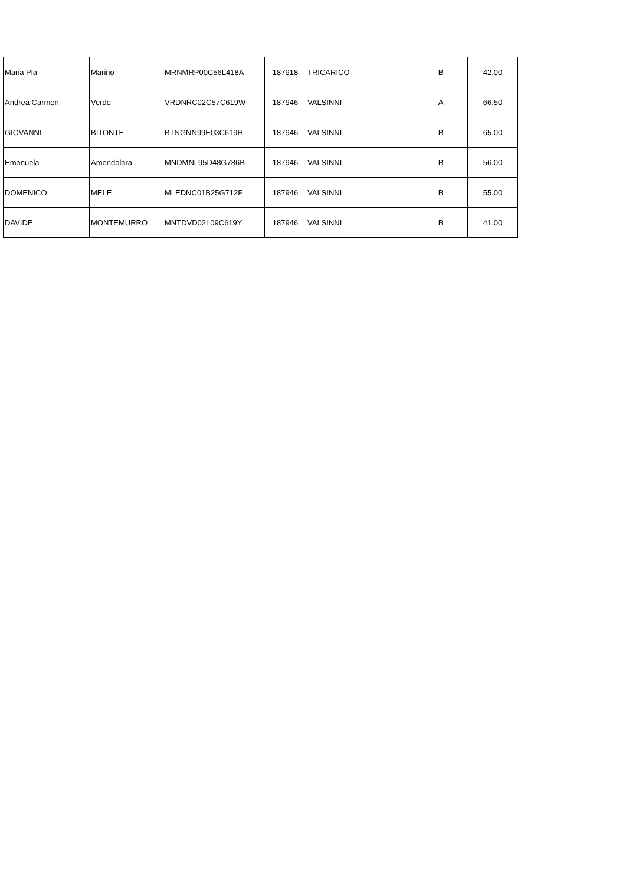| Maria Pia | Marino | MRNMRP00C56L418A | 187918 | TRICARICO | B | 42.00 |
| Andrea Carmen | Verde | VRDNRC02C57C619W | 187946 | VALSINNI | A | 66.50 |
| GIOVANNI | BITONTE | BTNGNN99E03C619H | 187946 | VALSINNI | B | 65.00 |
| Emanuela | Amendolara | MNDMNL95D48G786B | 187946 | VALSINNI | B | 56.00 |
| DOMENICO | MELE | MLEDNC01B25G712F | 187946 | VALSINNI | B | 55.00 |
| DAVIDE | MONTEMURRO | MNTDVD02L09C619Y | 187946 | VALSINNI | B | 41.00 |